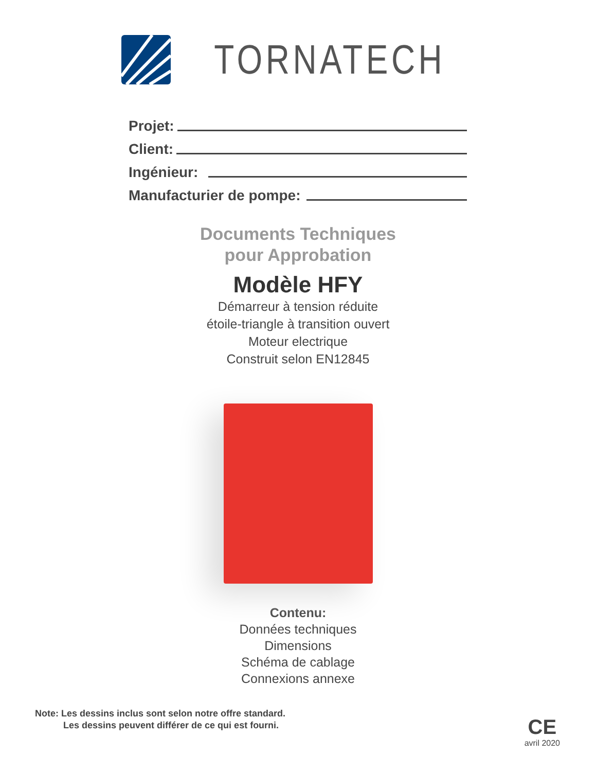TORNATECH
Projet:
Client:
Ingénieur:
Manufacturier de pompe:
Documents Techniques
pour Approbation
Modèle HFY
Démarreur à tension réduite
étoile-triangle à transition ouvert
Moteur electrique
Construit selon EN12845
Contenu:
Données techniques
Dimensions
Schéma de cablage
Connexions annexe
Note: Les dessins inclus sont selon notre offre standard.
Les dessins peuvent différer de ce qui est fourni.
CE
avril 2020